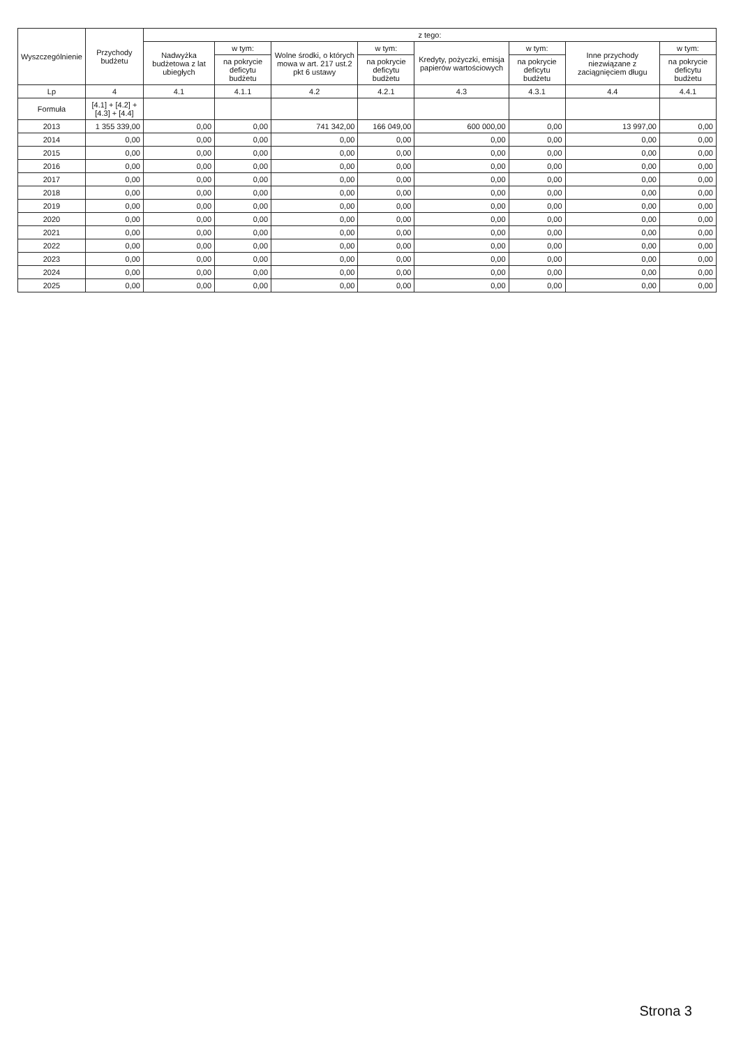| Wyszczególnienie | Przychody budżetu | z tego: | | | | | | | |
| --- | --- | --- | --- | --- | --- | --- | --- | --- | --- |
| | | Nadwyżka budżetowa z lat ubiegłych | w tym: | Wolne środki, o których mowa w art. 217 ust.2 pkt 6 ustawy | w tym: | Kredyty, pożyczki, emisja papierów wartościowych | w tym: | Inne przychody niezwiązane z zaciągnięciem długu | w tym: |
| | | | na pokrycie deficytu budżetu | | na pokrycie deficytu budżetu | | na pokrycie deficytu budżetu | | na pokrycie deficytu budżetu |
| Lp | 4 | 4.1 | 4.1.1 | 4.2 | 4.2.1 | 4.3 | 4.3.1 | 4.4 | 4.4.1 |
| Formuła | [4.1] + [4.2] + [4.3] + [4.4] | | | | | | | | |
| 2013 | 1 355 339,00 | 0,00 | 0,00 | 741 342,00 | 166 049,00 | 600 000,00 | 0,00 | 13 997,00 | 0,00 |
| 2014 | 0,00 | 0,00 | 0,00 | 0,00 | 0,00 | 0,00 | 0,00 | 0,00 | 0,00 |
| 2015 | 0,00 | 0,00 | 0,00 | 0,00 | 0,00 | 0,00 | 0,00 | 0,00 | 0,00 |
| 2016 | 0,00 | 0,00 | 0,00 | 0,00 | 0,00 | 0,00 | 0,00 | 0,00 | 0,00 |
| 2017 | 0,00 | 0,00 | 0,00 | 0,00 | 0,00 | 0,00 | 0,00 | 0,00 | 0,00 |
| 2018 | 0,00 | 0,00 | 0,00 | 0,00 | 0,00 | 0,00 | 0,00 | 0,00 | 0,00 |
| 2019 | 0,00 | 0,00 | 0,00 | 0,00 | 0,00 | 0,00 | 0,00 | 0,00 | 0,00 |
| 2020 | 0,00 | 0,00 | 0,00 | 0,00 | 0,00 | 0,00 | 0,00 | 0,00 | 0,00 |
| 2021 | 0,00 | 0,00 | 0,00 | 0,00 | 0,00 | 0,00 | 0,00 | 0,00 | 0,00 |
| 2022 | 0,00 | 0,00 | 0,00 | 0,00 | 0,00 | 0,00 | 0,00 | 0,00 | 0,00 |
| 2023 | 0,00 | 0,00 | 0,00 | 0,00 | 0,00 | 0,00 | 0,00 | 0,00 | 0,00 |
| 2024 | 0,00 | 0,00 | 0,00 | 0,00 | 0,00 | 0,00 | 0,00 | 0,00 | 0,00 |
| 2025 | 0,00 | 0,00 | 0,00 | 0,00 | 0,00 | 0,00 | 0,00 | 0,00 | 0,00 |
Strona 3